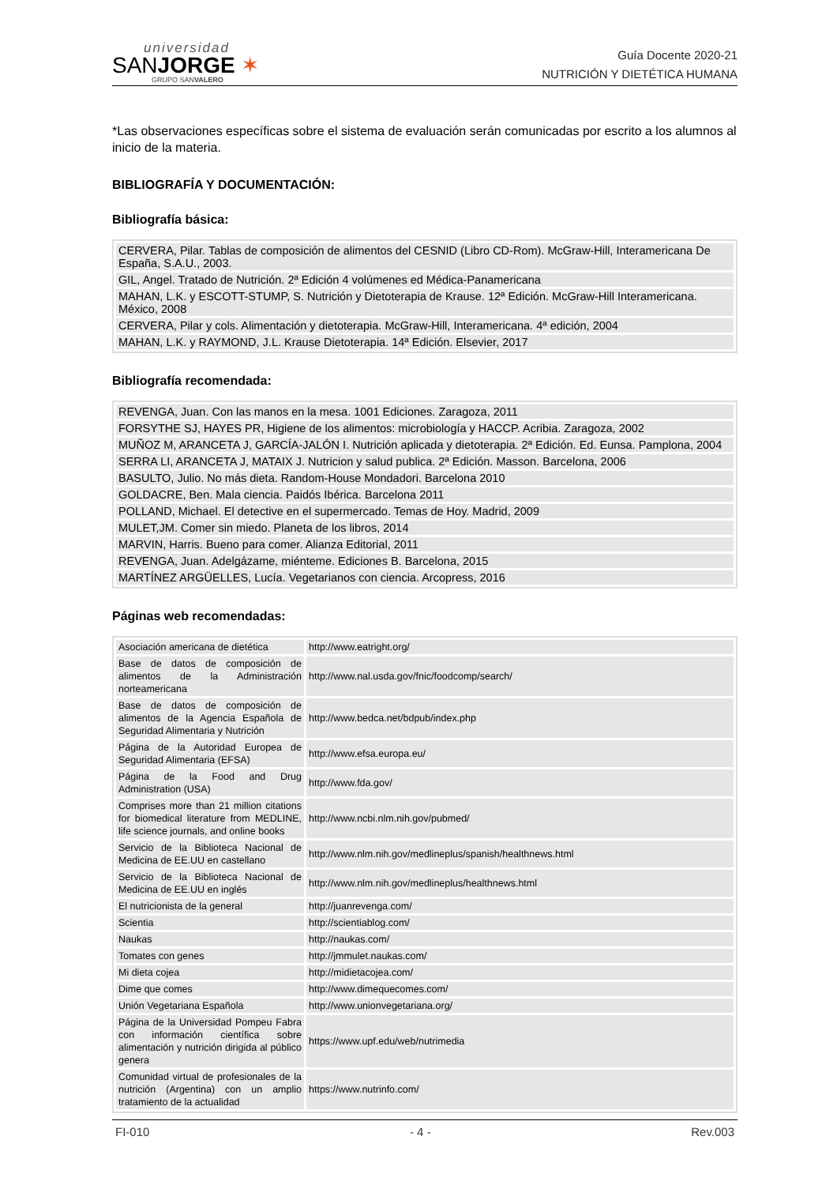universidad
SANJORGE ✶
GRUPO SANVALERO
Guía Docente 2020-21
NUTRICIÓN Y DIETÉTICA HUMANA
*Las observaciones específicas sobre el sistema de evaluación serán comunicadas por escrito a los alumnos al inicio de la materia.
BIBLIOGRAFÍA Y DOCUMENTACIÓN:
Bibliografía básica:
| CERVERA, Pilar. Tablas de composición de alimentos del CESNID (Libro CD-Rom). McGraw-Hill, Interamericana De España, S.A.U., 2003. |
| GIL, Angel. Tratado de Nutrición. 2ª Edición 4 volúmenes ed Médica-Panamericana |
| MAHAN, L.K. y ESCOTT-STUMP, S. Nutrición y Dietoterapia de Krause. 12ª Edición. McGraw-Hill Interamericana. México, 2008 |
| CERVERA, Pilar y cols. Alimentación y dietoterapia. McGraw-Hill, Interamericana. 4ª edición, 2004 |
| MAHAN, L.K. y RAYMOND, J.L. Krause Dietoterapia. 14ª Edición. Elsevier, 2017 |
Bibliografía recomendada:
| REVENGA, Juan. Con las manos en la mesa. 1001 Ediciones. Zaragoza, 2011 |
| FORSYTHE SJ, HAYES PR, Higiene de los alimentos: microbiología y HACCP. Acribia. Zaragoza, 2002 |
| MUÑOZ M, ARANCETA J, GARCÍA-JALÓN I. Nutrición aplicada y dietoterapia. 2ª Edición. Ed. Eunsa. Pamplona, 2004 |
| SERRA LI, ARANCETA J, MATAIX J. Nutricion y salud publica. 2ª Edición. Masson. Barcelona, 2006 |
| BASULTO, Julio. No más dieta. Random-House Mondadori. Barcelona 2010 |
| GOLDACRE, Ben. Mala ciencia. Paidós Ibérica. Barcelona 2011 |
| POLLAND, Michael. El detective en el supermercado. Temas de Hoy. Madrid, 2009 |
| MULET,JM. Comer sin miedo. Planeta de los libros, 2014 |
| MARVIN, Harris. Bueno para comer. Alianza Editorial, 2011 |
| REVENGA, Juan. Adelgázame, miénteme. Ediciones B. Barcelona, 2015 |
| MARTÍNEZ ARGÜELLES, Lucía. Vegetarianos con ciencia. Arcopress, 2016 |
Páginas web recomendadas:
| Asociación americana de dietética | http://www.eatright.org/ |
| Base de datos de composición de alimentos de la Administración norteamericana | http://www.nal.usda.gov/fnic/foodcomp/search/ |
| Base de datos de composición de alimentos de la Agencia Española de Seguridad Alimentaria y Nutrición | http://www.bedca.net/bdpub/index.php |
| Página de la Autoridad Europea de Seguridad Alimentaria (EFSA) | http://www.efsa.europa.eu/ |
| Página de la Food and Drug Administration (USA) | http://www.fda.gov/ |
| Comprises more than 21 million citations for biomedical literature from MEDLINE, life science journals, and online books | http://www.ncbi.nlm.nih.gov/pubmed/ |
| Servicio de la Biblioteca Nacional de Medicina de EE.UU en castellano | http://www.nlm.nih.gov/medlineplus/spanish/healthnews.html |
| Servicio de la Biblioteca Nacional de Medicina de EE.UU en inglés | http://www.nlm.nih.gov/medlineplus/healthnews.html |
| El nutricionista de la general | http://juanrevenga.com/ |
| Scientia | http://scientiablog.com/ |
| Naukas | http://naukas.com/ |
| Tomates con genes | http://jmmulet.naukas.com/ |
| Mi dieta cojea | http://midietacojea.com/ |
| Dime que comes | http://www.dimequecomes.com/ |
| Unión Vegetariana Española | http://www.unionvegetariana.org/ |
| Página de la Universidad Pompeu Fabra con información científica sobre alimentación y nutrición dirigida al público genera | https://www.upf.edu/web/nutrimedia |
| Comunidad virtual de profesionales de la nutrición (Argentina) con un amplio tratamiento de la actualidad | https://www.nutrinfo.com/ |
FI-010 - 4 - Rev.003